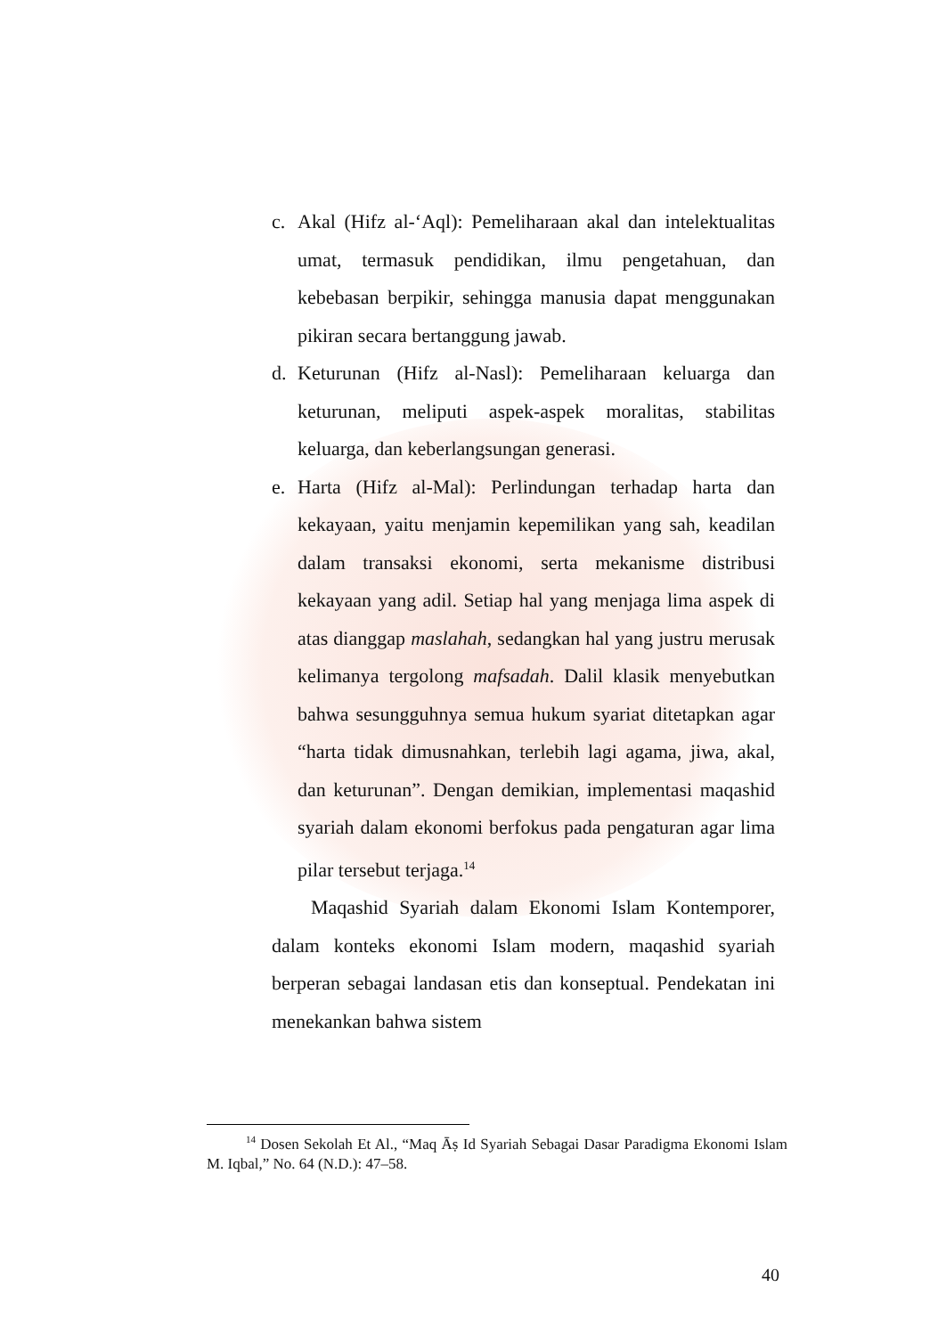c. Akal (Hifz al-‘Aql): Pemeliharaan akal dan intelektualitas umat, termasuk pendidikan, ilmu pengetahuan, dan kebebasan berpikir, sehingga manusia dapat menggunakan pikiran secara bertanggung jawab.
d. Keturunan (Hifz al-Nasl): Pemeliharaan keluarga dan keturunan, meliputi aspek-aspek moralitas, stabilitas keluarga, dan keberlangsungan generasi.
e. Harta (Hifz al-Mal): Perlindungan terhadap harta dan kekayaan, yaitu menjamin kepemilikan yang sah, keadilan dalam transaksi ekonomi, serta mekanisme distribusi kekayaan yang adil. Setiap hal yang menjaga lima aspek di atas dianggap maslahah, sedangkan hal yang justru merusak kelimanya tergolong mafsadah. Dalil klasik menyebutkan bahwa sesungguhnya semua hukum syariat ditetapkan agar “harta tidak dimusnahkan, terlebih lagi agama, jiwa, akal, dan keturunan”. Dengan demikian, implementasi maqashid syariah dalam ekonomi berfokus pada pengaturan agar lima pilar tersebut terjaga.<sup>14</sup>
Maqashid Syariah dalam Ekonomi Islam Kontemporer, dalam konteks ekonomi Islam modern, maqashid syariah berperan sebagai landasan etis dan konseptual. Pendekatan ini menekankan bahwa sistem
<sup>14</sup> Dosen Sekolah Et Al., “Maq Āṣ Id Syariah Sebagai Dasar Paradigma Ekonomi Islam M. Iqbal,” No. 64 (N.D.): 47–58.
40